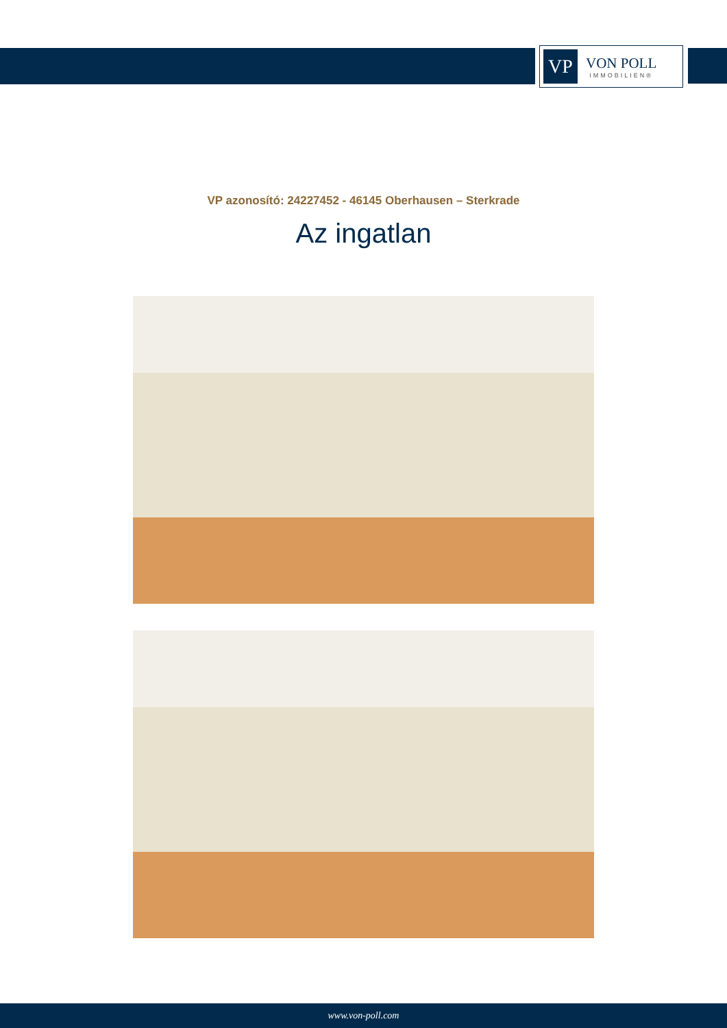VP
VON POLL
IMMOBILIEN®
VP azonosító: 24227452 - 46145 Oberhausen – Sterkrade
Az ingatlan
www.von-poll.com